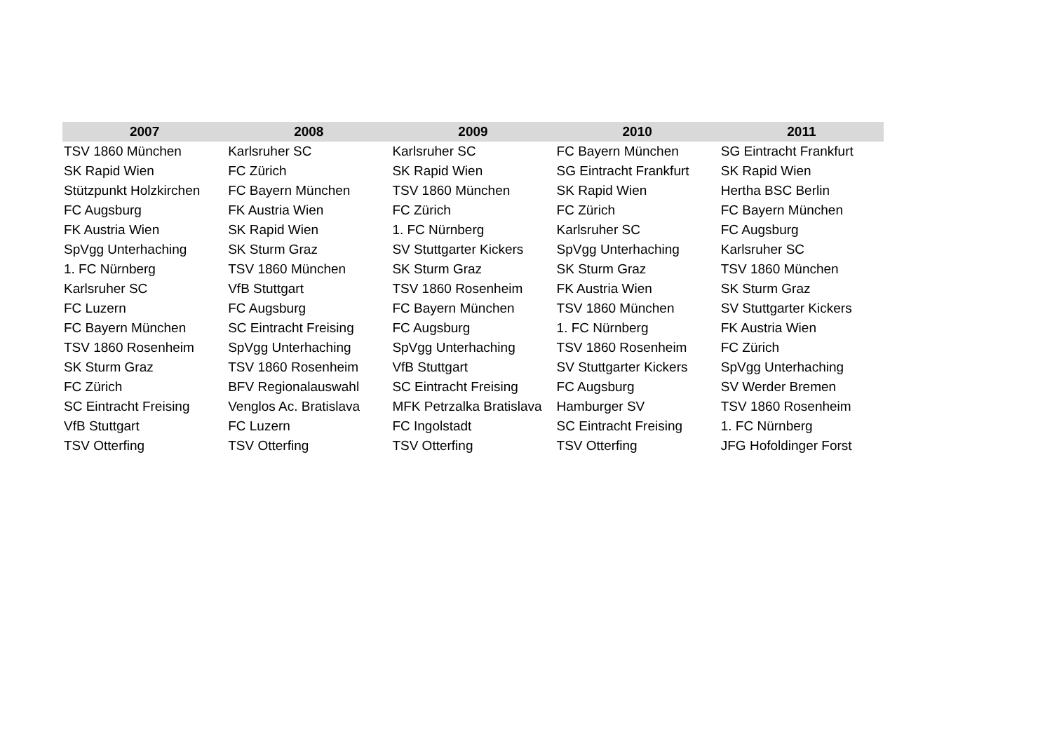| 2007 | 2008 | 2009 | 2010 | 2011 |
| --- | --- | --- | --- | --- |
| TSV 1860 München | Karlsruher SC | Karlsruher SC | FC Bayern München | SG Eintracht Frankfurt |
| SK Rapid Wien | FC Zürich | SK Rapid Wien | SG Eintracht Frankfurt | SK Rapid Wien |
| Stützpunkt Holzkirchen | FC Bayern München | TSV 1860 München | SK Rapid Wien | Hertha BSC Berlin |
| FC Augsburg | FK Austria Wien | FC Zürich | FC Zürich | FC Bayern München |
| FK Austria Wien | SK Rapid Wien | 1. FC Nürnberg | Karlsruher SC | FC Augsburg |
| SpVgg Unterhaching | SK Sturm Graz | SV Stuttgarter Kickers | SpVgg Unterhaching | Karlsruher SC |
| 1. FC Nürnberg | TSV 1860 München | SK Sturm Graz | SK Sturm Graz | TSV 1860 München |
| Karlsruher SC | VfB Stuttgart | TSV 1860 Rosenheim | FK Austria Wien | SK Sturm Graz |
| FC Luzern | FC Augsburg | FC Bayern München | TSV 1860 München | SV Stuttgarter Kickers |
| FC Bayern München | SC Eintracht Freising | FC Augsburg | 1. FC Nürnberg | FK Austria Wien |
| TSV 1860 Rosenheim | SpVgg Unterhaching | SpVgg Unterhaching | TSV 1860 Rosenheim | FC Zürich |
| SK Sturm Graz | TSV 1860 Rosenheim | VfB Stuttgart | SV Stuttgarter Kickers | SpVgg Unterhaching |
| FC Zürich | BFV Regionalauswahl | SC Eintracht Freising | FC Augsburg | SV Werder Bremen |
| SC Eintracht Freising | Venglos Ac. Bratislava | MFK Petrzalka Bratislava | Hamburger SV | TSV 1860 Rosenheim |
| VfB Stuttgart | FC Luzern | FC Ingolstadt | SC Eintracht Freising | 1. FC Nürnberg |
| TSV Otterfing | TSV Otterfing | TSV Otterfing | TSV Otterfing | JFG Hofoldinger Forst |